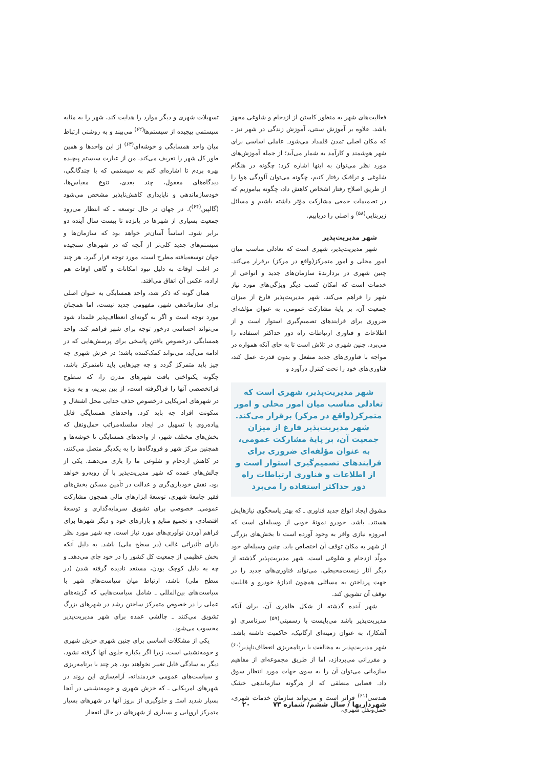فعالیت‌های شهر به منظور کاستن از ازدحام و شلوغی مجهز باشد. علاوه بر آموزش سنتی، آموزش زندگی در شهر نیز ـ که مکان اصلی تمدن قلمداد می‌شودـ عاملی اساسی برای شهر هوشمند و کارآمد به شمار می‌آید؛ از جمله آموزش‌های مورد نظر می‌توان به اینها اشاره کرد: چگونه در هنگام شلوغی و ترافیک رفتار کنیم، چگونه می‌توان آلودگی هوا را از طریق اصلاح رفتار اشخاص کاهش داد، چگونه بیاموزیم که در تصمیمات جمعی مشارکت مؤثر داشته باشیم و مسائل زیربنایی<sup>(۵۸)</sup> و اصلی را دریابیم.
شهر مدیریت‌پذیر
شهر مدیریت‌پذیر، شهری است که تعادلی مناسب میان امور محلی و امور متمرکز(واقع در مرکز) برقرار می‌کند. چنین شهری در بردارندهٔ سازمان‌های جدید و انواعی از خدمات است که امکان کسب دیگر ویژگی‌های مورد نیاز شهر را فراهم می‌کند. شهر مدیریت‌پذیر فارغ از میزان جمعیت آن، بر پایهٔ مشارکت عمومی، به عنوان مؤلفه‌ای ضروری برای فرایندهای تصمیم‌گیری استوار است و از اطلاعات و فناوری ارتباطات راه دور حداکثر استفاده را می‌برد. چنین شهری در تلاش است تا به جای آنکه همواره در مواجه با فناوری‌های جدید منفعل و بدون قدرت عمل کند، فناوری‌های خود را تحت کنترل درآورد و
شهر مدیریت‌پذیر، شهری است که تعادلی مناسب میان امور محلی و امور متمرکز(واقع در مرکز) برقرار می‌کند. شهر مدیریت‌پذیر فارغ از میزان جمعیت آن، بر پایهٔ مشارکت عمومی، به عنوان مؤلفه‌ای ضروری برای فرایندهای تصمیم‌گیری استوار است و از اطلاعات و فناوری ارتباطات راه دور حداکثر استفاده را می‌برد
مشوق ایجاد انواع جدید فناوری ـ که بهتر پاسخگوی نیازهایش هستندـ باشد. خودرو نمونهٔ خوبی از وسیله‌ای است که امروزه نیازی وافر به وجود آورده است تا بخش‌های بزرگی از شهر به مکان توقف آن اختصاص یابد. چنین وسیله‌ای خود مولّد ازدحام و شلوغی است. شهر مدیریت‌پذیر گذشته از دیگر آثار زیست‌محیطی، می‌تواند فناوری‌های جدید را در جهت پرداختن به مسائلی همچون اندازهٔ خودرو و قابلیت توقف آن تشویق کند.
شهر آینده گذشته از شکل ظاهری آن، برای آنکه مدیریت‌پذیر باشد می‌بایست با رسمیتی<sup>(۵۹)</sup> سرتاسری (و آشکار)، به عنوان زمینه‌ای ارگانیک، حاکمیت داشته باشد. شهر مدیریت‌پذیر به مخالفت با برنامه‌ریزی انعطاف‌ناپذیر<sup>(۶۰)</sup> و مقرراتی می‌پردازد، اما از طریق مجموعه‌ای از مفاهیم سازمانی می‌توان آن را به سوی جهات مورد انتظار سوق داد. فضایی منطقی که از هرگونه سازماندهی خشک هندسی<sup>(۶۱)</sup> فراتر است و می‌تواند سازمان خدمات شهری، حمل‌ونقل شهری،
تسهیلات شهری و دیگر موارد را هدایت کند، شهر را به مثابه سیستمی پیچیده از سیستم‌ها<sup>(۶۲)</sup> می‌بیند و به روشنی ارتباط میان واحد همسایگی و خوشه‌ای<sup>(۶۳)</sup> از این واحدها و همین طور کل شهر را تعریف می‌کند. من از عبارت سیستم پیچیده بهره بردم تا اشاره‌ای کنم به سیستمی که با چندگانگی، دیدگاه‌های معقول، چند بعدی، تنوع مقیاس‌ها، خودسازماندهی و ناپایداری کاهش‌ناپذیر مشخص می‌شود (گالپین<sup>(۶۴)</sup>). در جهان در حال توسعه ـ که انتظار می‌رود جمعیت بسیاری از شهرها در پانزده تا بیست سال آینده دو برابر شودـ اساساً آسان‌تر خواهد بود که سازمان‌ها و سیستم‌های جدید کلی‌تر از آنچه که در شهرهای سنجیده جهان توسعه‌یافته مطرح است، مورد توجه قرار گیرد. هر چند در اغلب اوقات به دلیل نبود امکانات و گاهی اوقات هم اراده، عکس آن اتفاق می‌افتد.
همان گونه که ذکر شد، واحد همسایگی به عنوان اصلی برای سازماندهی شهر، مفهومی جدید نیست، اما همچنان مورد توجه است و اگر به گونه‌ای انعطاف‌پذیر قلمداد شود می‌تواند احساسی درخور توجه برای شهر فراهم کند. واحد همسایگی درخصوص یافتن پاسخی برای پرسش‌هایی که در ادامه می‌آید، می‌تواند کمک‌کننده باشد؛ در خزش شهری چه چیز باید متمرکز گردد و چه چیزهایی باید نامتمرکز باشد، چگونه یکنواختی بافت شهرهای مدرن را، که سطوح فراتخصصی آنها را فراگرفته است، از بین ببریم، و به ویژه در شهرهای امریکایی درخصوص حذف جدایی محل اشتغال و سکونت افراد چه باید کرد. واحدهای همسایگی قابل پیاده‌روی با تسهیل در ایجاد سلسله‌مراتب حمل‌ونقل که بخش‌های مختلف شهر، از واحدهای همسایگی تا خوشه‌ها و همچنین مرکز شهر و فرودگاه‌ها را به یکدیگر متصل می‌کنند، در کاهش ازدحام و شلوغی ما را یاری می‌دهند. یکی از چالش‌های عمده که شهر مدیریت‌پذیر با آن روبه‌رو خواهد بود، نقش خودیاری‌گری و عدالت در تأمین مسکن بخش‌های فقیر جامعهٔ شهری، توسعهٔ ابزارهای مالی همچون مشارکت عمومی‌ـ خصوصی برای تشویق سرمایه‌گذاری و توسعهٔ اقتصادی، و تجمیع منابع و بازارهای خود و دیگر شهرها برای فراهم آوردن نوآوری‌های مورد نیاز است. چه شهر مورد نظر دارای تأثیراتی غالب (در سطح ملی) باشدـ به دلیل آنکه بخش عظیمی از جمعیت کل کشور را در خود جای می‌دهدـ و چه به دلیل کوچک بودن، مستعد نادیده گرفته شدن (در سطح ملی) باشد، ارتباط میان سیاست‌های شهر با سیاست‌های بین‌المللی ـ شامل سیاست‌هایی که گزینه‌های عملی را در خصوص متمرکز ساختن رشد در شهرهای بزرگ تشویق می‌کنند ـ چالشی عمده برای شهر مدیریت‌پذیر محسوب می‌شود.
یکی از مشکلات اساسی برای چنین شهری خزش شهری و حومه‌نشینی است، زیرا اگر یکباره جلوی آنها گرفته نشود، دیگر به سادگی قابل تغییر نخواهند بود. هر چند با برنامه‌ریزی و سیاست‌های عمومی خردمندانه، آرام‌سازی این روند در شهرهای امریکایی ـ که خزش شهری و حومه‌نشینی در آنجا بسیار شدید استـ و جلوگیری از بروز آنها در شهرهای بسیار متمرکز اروپایی و بسیاری از شهرهای در حال انفجار
شهرداریها / سال ششم/ شماره ۷۳ ۲۰